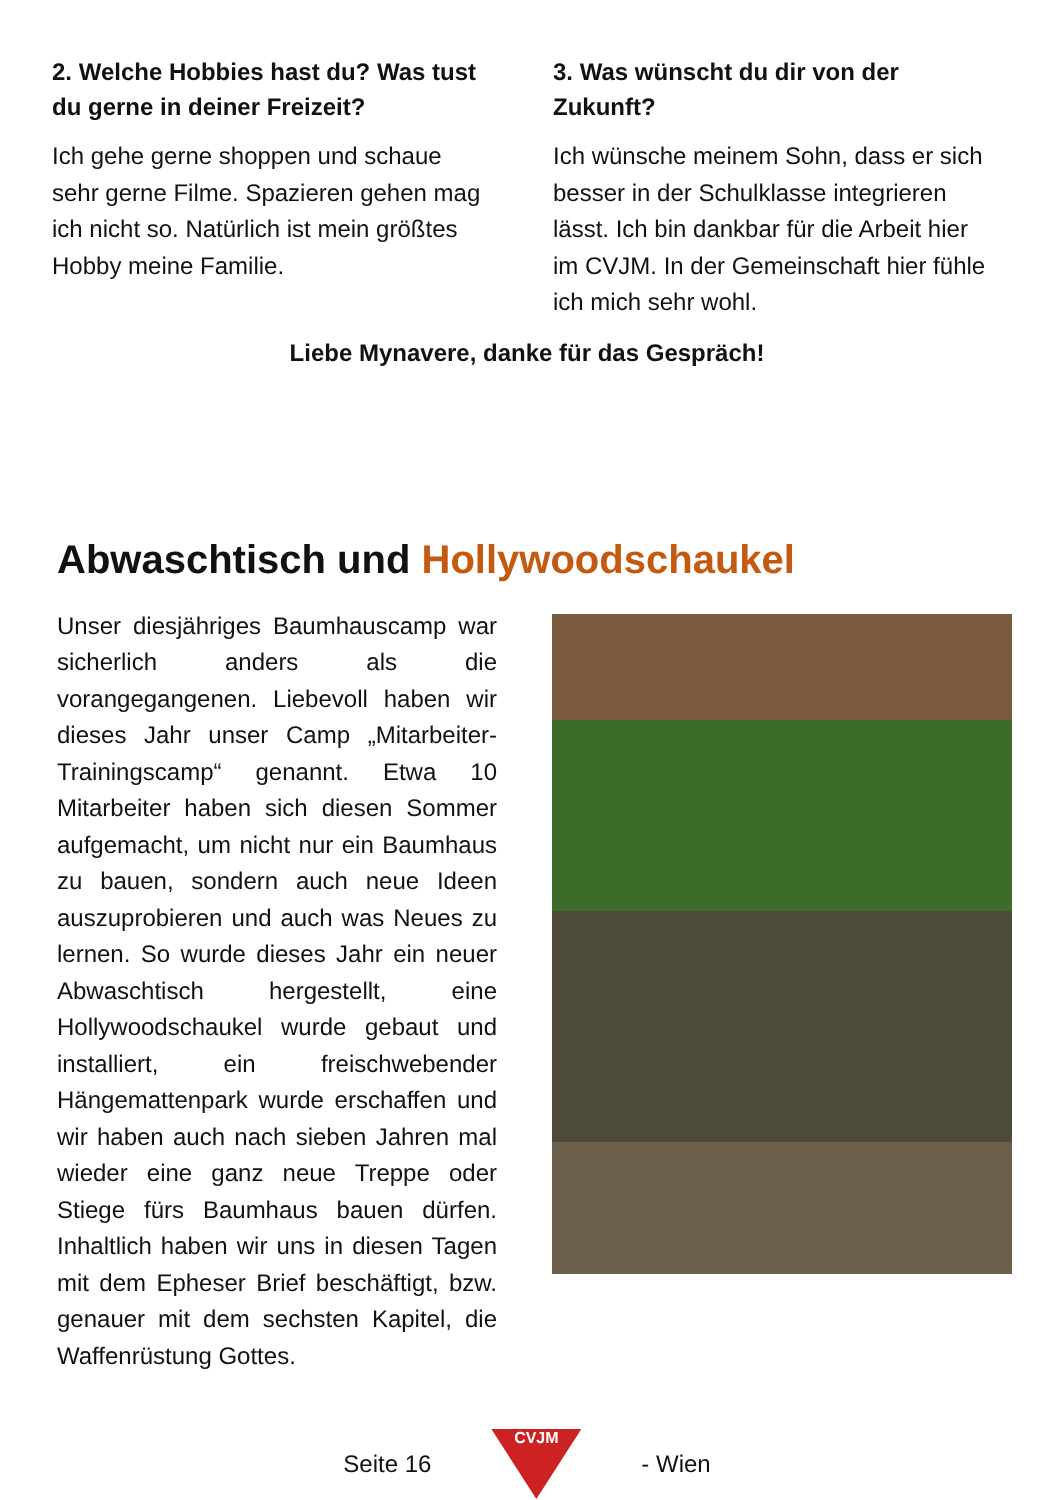2. Welche Hobbies hast du? Was tust du gerne in deiner Freizeit?
Ich gehe gerne shoppen und schaue sehr gerne Filme. Spazieren gehen mag ich nicht so. Natürlich ist mein größtes Hobby meine Familie.
3. Was wünscht du dir von der Zukunft?
Ich wünsche meinem Sohn, dass er sich besser in der Schulklasse integrieren lässt. Ich bin dankbar für die Arbeit hier im CVJM. In der Gemeinschaft hier fühle ich mich sehr wohl.
Liebe Mynavere, danke für das Gespräch!
Abwaschtisch und Hollywoodschaukel
Unser diesjähriges Baumhauscamp war sicherlich anders als die vorangegangenen. Liebevoll haben wir dieses Jahr unser Camp „Mitarbeiter-Trainingscamp“ genannt. Etwa 10 Mitarbeiter haben sich diesen Sommer aufgemacht, um nicht nur ein Baumhaus zu bauen, sondern auch neue Ideen auszuprobieren und auch was Neues zu lernen. So wurde dieses Jahr ein neuer Abwaschtisch hergestellt, eine Hollywoodschaukel wurde gebaut und installiert, ein freischwebender Hängemattenpark wurde erschaffen und wir haben auch nach sieben Jahren mal wieder eine ganz neue Treppe oder Stiege fürs Baumhaus bauen dürfen. Inhaltlich haben wir uns in diesen Tagen mit dem Epheser Brief beschäftigt, bzw. genauer mit dem sechsten Kapitel, die Waffenrüstung Gottes.
Seite 16
CVJM
- Wien